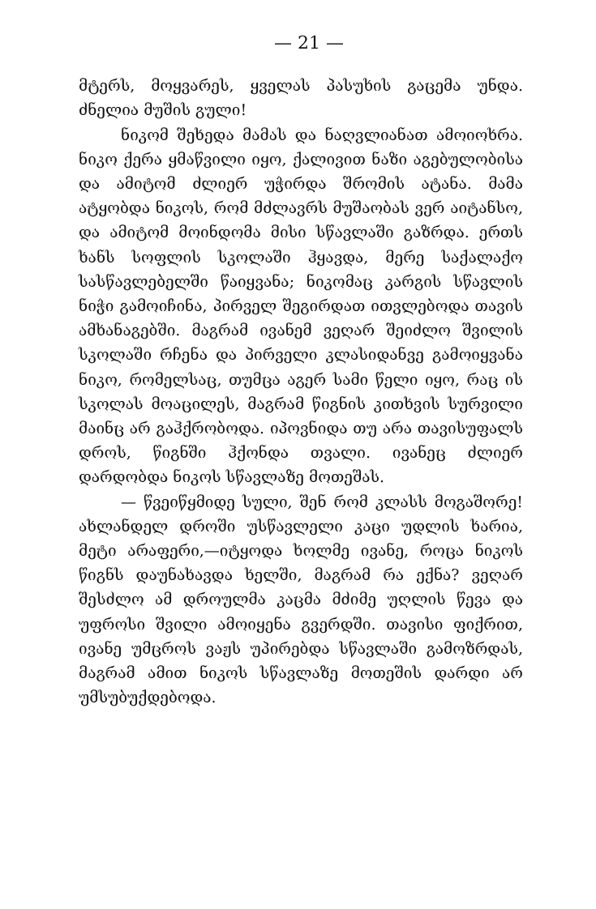— 21 —
მტერს, მოყვარეს, ყველას პასუხის გაცემა უნდა. ძნელია მუშის გული!
ნიკომ შეხედა მამას და ნაღვლიანათ ამოიოხრა. ნიკო ქერა ყმაწვილი იყო, ქალივით ნაზი აგებულობისა და ამიტომ ძლიერ უჭირდა შრომის ატანა. მამა ატყობდა ნიკოს, რომ მძლავრს მუშაობას ვერ აიტანსო, და ამიტომ მოინდომა მისი სწავლაში გაზრდა. ერთს ხანს სოფლის სკოლაში ჰყავდა, მერე საქალაქო სასწავლებელში წაიყვანა; ნიკომაც კარგის სწავლის ნიჭი გამოიჩინა, პირველ შეგირდათ ითვლებოდა თავის ამხანაგებში. მაგრამ ივანემ ვეღარ შეიძლო შვილის სკოლაში რჩენა და პირველი კლასიდანვე გამოიყვანა ნიკო, რომელსაც, თუმცა აგერ სამი წელი იყო, რაც ის სკოლას მოაცილეს, მაგრამ წიგნის კითხვის სურვილი მაინც არ გაჰქრობოდა. იპოვნიდა თუ არა თავისუფალს დროს, წიგნში ჰქონდა თვალი. ივანეც ძლიერ დარდობდა ნიკოს სწავლაზე მოთეშას.
— წვეიწყმიდე სული, შენ რომ კლასს მოგაშორე! ახლანდელ დროში უსწავლელი კაცი უდლის ხარია, მეტი არაფერი,—იტყოდა ხოლმე ივანე, როცა ნიკოს წიგნს დაუნახავდა ხელში, მაგრამ რა ექნა? ვეღარ შესძლო ამ დროულმა კაცმა მძიმე უღლის წევა და უფროსი შვილი ამოიყენა გვერდში. თავისი ფიქრით, ივანე უმცროს ვაჟს უპირებდა სწავლაში გამოზრდას, მაგრამ ამით ნიკოს სწავლაზე მოთეშის დარდი არ უმსუბუქდებოდა.